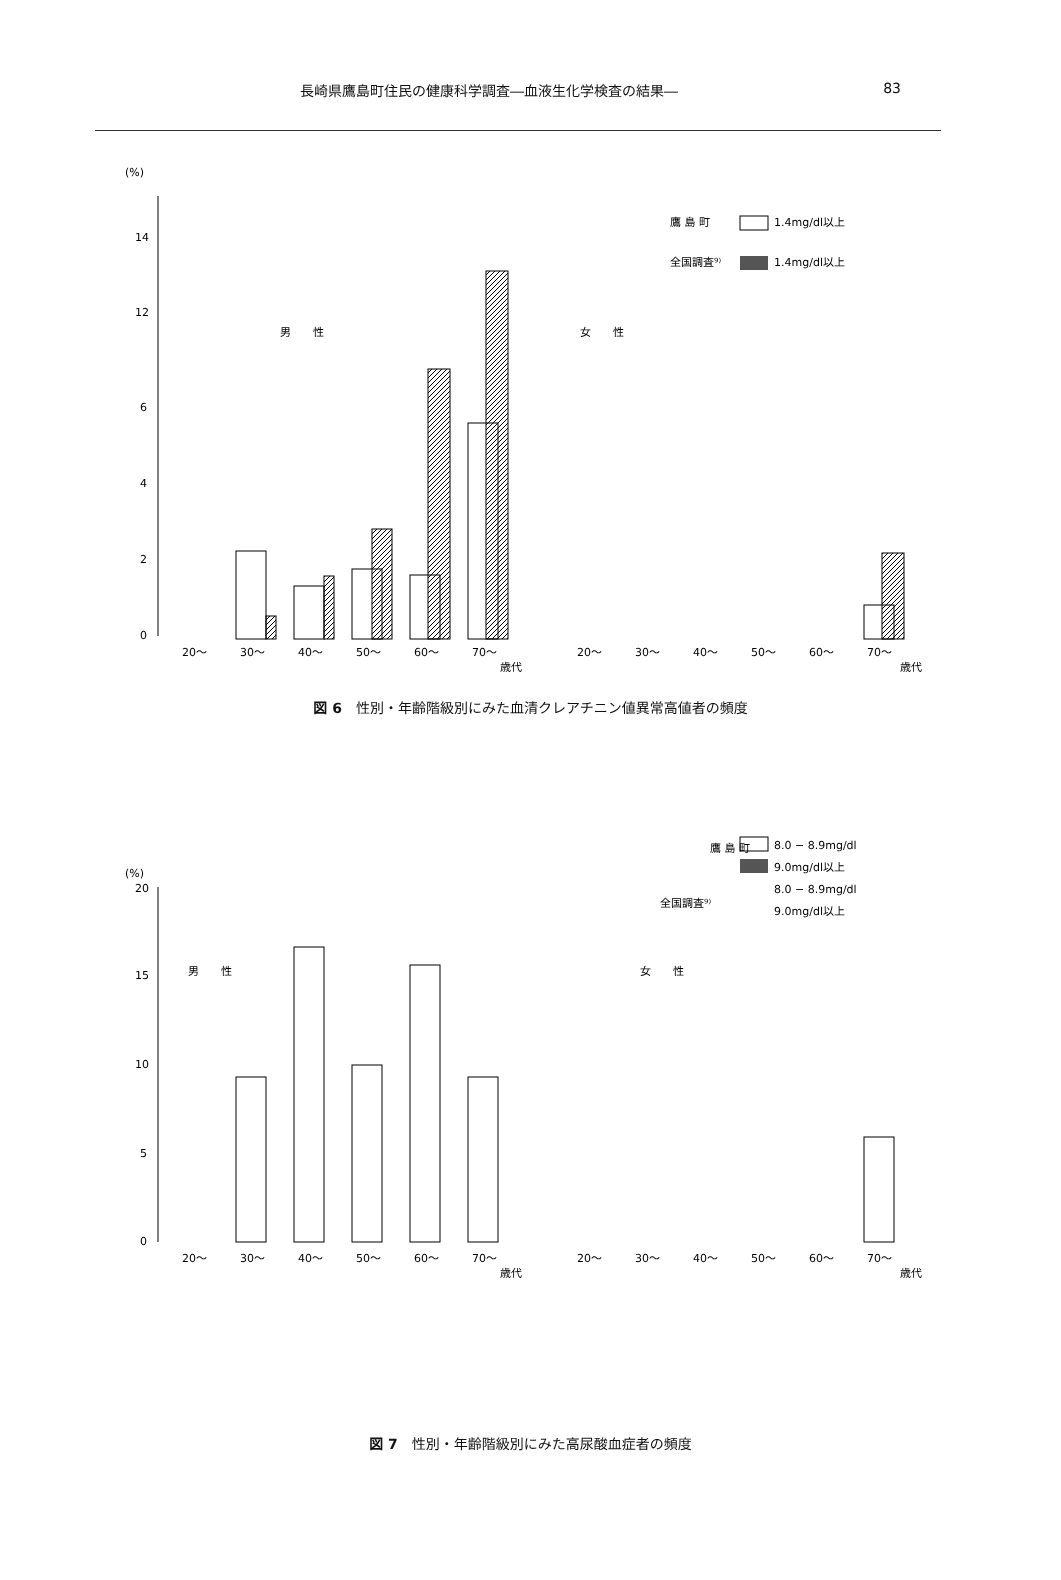長崎県鷹島町住民の健康科学調査―血液生化学検査の結果― 83
(%)
14
12
6
4
2
0
男　　性
女　　性
鷹 島 町
1.4mg/dl以上
全国調査⁹⁾
1.4mg/dl以上
20～
30～
40～
50～
60～
70～
歳代
20～
30～
40～
50～
60～
70～
歳代
図 6　性別・年齢階級別にみた血清クレアチニン値異常高値者の頻度
鷹 島 町
8.0 − 8.9mg/dl
9.0mg/dl以上
全国調査⁹⁾
8.0 − 8.9mg/dl
9.0mg/dl以上
(%)
20
15
10
5
0
男　　性
女　　性
20～
30～
40～
50～
60～
70～
歳代
20～
30～
40～
50～
60～
70～
歳代
図 7　性別・年齢階級別にみた高尿酸血症者の頻度